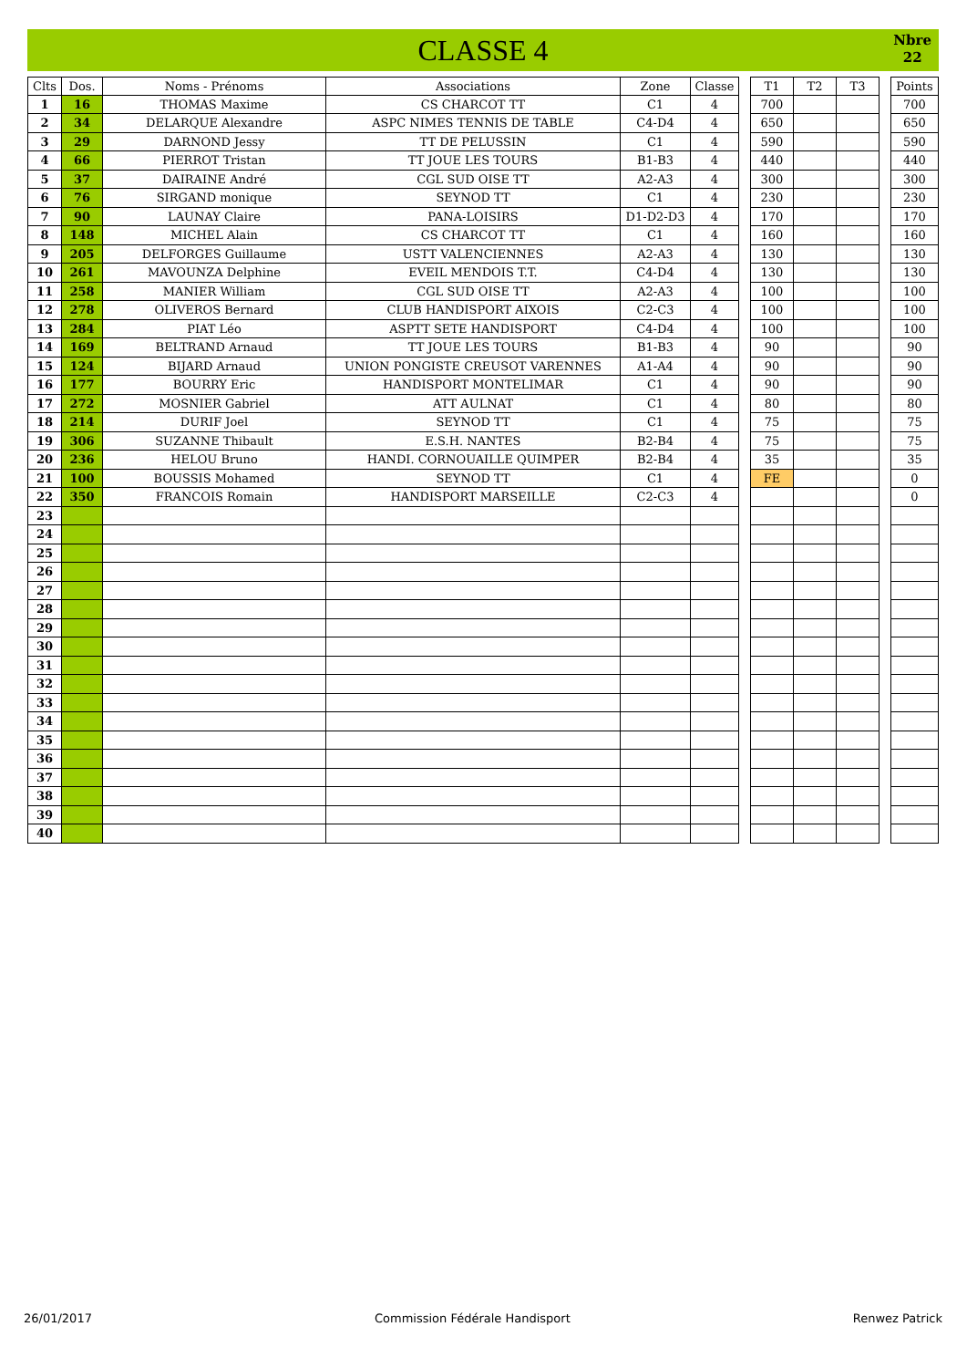CLASSE 4
Nbre
22
| Clts | Dos. | Noms - Prénoms | Associations | Zone | Classe | | T1 | T2 | T3 | | Points |
| 1 | 16 | THOMAS Maxime | CS CHARCOT TT | C1 | 4 | | 700 | | | | 700 |
| 2 | 34 | DELARQUE Alexandre | ASPC NIMES TENNIS DE TABLE | C4-D4 | 4 | | 650 | | | | 650 |
| 3 | 29 | DARNOND Jessy | TT DE PELUSSIN | C1 | 4 | | 590 | | | | 590 |
| 4 | 66 | PIERROT Tristan | TT JOUE LES TOURS | B1-B3 | 4 | | 440 | | | | 440 |
| 5 | 37 | DAIRAINE André | CGL SUD OISE TT | A2-A3 | 4 | | 300 | | | | 300 |
| 6 | 76 | SIRGAND monique | SEYNOD TT | C1 | 4 | | 230 | | | | 230 |
| 7 | 90 | LAUNAY Claire | PANA-LOISIRS | D1-D2-D3 | 4 | | 170 | | | | 170 |
| 8 | 148 | MICHEL Alain | CS CHARCOT TT | C1 | 4 | | 160 | | | | 160 |
| 9 | 205 | DELFORGES Guillaume | USTT VALENCIENNES | A2-A3 | 4 | | 130 | | | | 130 |
| 10 | 261 | MAVOUNZA Delphine | EVEIL MENDOIS T.T. | C4-D4 | 4 | | 130 | | | | 130 |
| 11 | 258 | MANIER William | CGL SUD OISE TT | A2-A3 | 4 | | 100 | | | | 100 |
| 12 | 278 | OLIVEROS Bernard | CLUB HANDISPORT AIXOIS | C2-C3 | 4 | | 100 | | | | 100 |
| 13 | 284 | PIAT Léo | ASPTT SETE HANDISPORT | C4-D4 | 4 | | 100 | | | | 100 |
| 14 | 169 | BELTRAND Arnaud | TT JOUE LES TOURS | B1-B3 | 4 | | 90 | | | | 90 |
| 15 | 124 | BIJARD Arnaud | UNION PONGISTE CREUSOT VARENNES | A1-A4 | 4 | | 90 | | | | 90 |
| 16 | 177 | BOURRY Eric | HANDISPORT MONTELIMAR | C1 | 4 | | 90 | | | | 90 |
| 17 | 272 | MOSNIER Gabriel | ATT AULNAT | C1 | 4 | | 80 | | | | 80 |
| 18 | 214 | DURIF Joel | SEYNOD TT | C1 | 4 | | 75 | | | | 75 |
| 19 | 306 | SUZANNE Thibault | E.S.H. NANTES | B2-B4 | 4 | | 75 | | | | 75 |
| 20 | 236 | HELOU Bruno | HANDI. CORNOUAILLE QUIMPER | B2-B4 | 4 | | 35 | | | | 35 |
| 21 | 100 | BOUSSIS Mohamed | SEYNOD TT | C1 | 4 | | FE | | | | 0 |
| 22 | 350 | FRANCOIS Romain | HANDISPORT MARSEILLE | C2-C3 | 4 | | | | | | 0 |
| 23 | | | | | | | | | | | |
| 24 | | | | | | | | | | | |
| 25 | | | | | | | | | | | |
| 26 | | | | | | | | | | | |
| 27 | | | | | | | | | | | |
| 28 | | | | | | | | | | | |
| 29 | | | | | | | | | | | |
| 30 | | | | | | | | | | | |
| 31 | | | | | | | | | | | |
| 32 | | | | | | | | | | | |
| 33 | | | | | | | | | | | |
| 34 | | | | | | | | | | | |
| 35 | | | | | | | | | | | |
| 36 | | | | | | | | | | | |
| 37 | | | | | | | | | | | |
| 38 | | | | | | | | | | | |
| 39 | | | | | | | | | | | |
| 40 | | | | | | | | | | | |
26/01/2017 Commission Fédérale Handisport Renwez Patrick